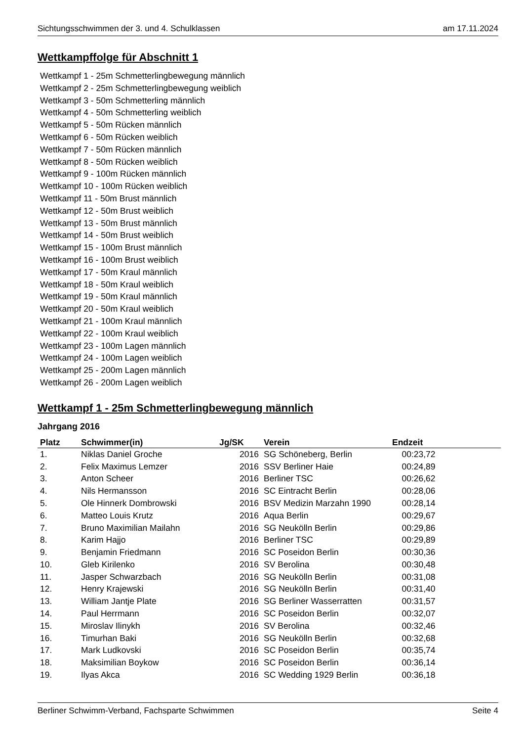Sichtungsschwimmen der 3. und 4. Schulklassen am 17.11.2024
Wettkampffolge für Abschnitt 1
Wettkampf 1 - 25m Schmetterlingbewegung männlich
Wettkampf 2 - 25m Schmetterlingbewegung weiblich
Wettkampf 3 - 50m Schmetterling männlich
Wettkampf 4 - 50m Schmetterling weiblich
Wettkampf 5 - 50m Rücken männlich
Wettkampf 6 - 50m Rücken weiblich
Wettkampf 7 - 50m Rücken männlich
Wettkampf 8 - 50m Rücken weiblich
Wettkampf 9 - 100m Rücken männlich
Wettkampf 10 - 100m Rücken weiblich
Wettkampf 11 - 50m Brust männlich
Wettkampf 12 - 50m Brust weiblich
Wettkampf 13 - 50m Brust männlich
Wettkampf 14 - 50m Brust weiblich
Wettkampf 15 - 100m Brust männlich
Wettkampf 16 - 100m Brust weiblich
Wettkampf 17 - 50m Kraul männlich
Wettkampf 18 - 50m Kraul weiblich
Wettkampf 19 - 50m Kraul männlich
Wettkampf 20 - 50m Kraul weiblich
Wettkampf 21 - 100m Kraul männlich
Wettkampf 22 - 100m Kraul weiblich
Wettkampf 23 - 100m Lagen männlich
Wettkampf 24 - 100m Lagen weiblich
Wettkampf 25 - 200m Lagen männlich
Wettkampf 26 - 200m Lagen weiblich
Wettkampf 1 - 25m Schmetterlingbewegung männlich
Jahrgang 2016
| Platz | Schwimmer(in) | Jg/SK | Verein | Endzeit |
| --- | --- | --- | --- | --- |
| 1. | Niklas Daniel Groche | 2016 | SG Schöneberg, Berlin | 00:23,72 |
| 2. | Felix Maximus Lemzer | 2016 | SSV Berliner Haie | 00:24,89 |
| 3. | Anton Scheer | 2016 | Berliner TSC | 00:26,62 |
| 4. | Nils Hermansson | 2016 | SC Eintracht Berlin | 00:28,06 |
| 5. | Ole Hinnerk Dombrowski | 2016 | BSV Medizin Marzahn 1990 | 00:28,14 |
| 6. | Matteo Louis Krutz | 2016 | Aqua Berlin | 00:29,67 |
| 7. | Bruno Maximilian Mailahn | 2016 | SG Neukölln Berlin | 00:29,86 |
| 8. | Karim Hajjo | 2016 | Berliner TSC | 00:29,89 |
| 9. | Benjamin Friedmann | 2016 | SC Poseidon Berlin | 00:30,36 |
| 10. | Gleb Kirilenko | 2016 | SV Berolina | 00:30,48 |
| 11. | Jasper Schwarzbach | 2016 | SG Neukölln Berlin | 00:31,08 |
| 12. | Henry Krajewski | 2016 | SG Neukölln Berlin | 00:31,40 |
| 13. | William Jantje Plate | 2016 | SG Berliner Wasserratten | 00:31,57 |
| 14. | Paul Herrmann | 2016 | SC Poseidon Berlin | 00:32,07 |
| 15. | Miroslav Ilinykh | 2016 | SV Berolina | 00:32,46 |
| 16. | Timurhan Baki | 2016 | SG Neukölln Berlin | 00:32,68 |
| 17. | Mark Ludkovski | 2016 | SC Poseidon Berlin | 00:35,74 |
| 18. | Maksimilian Boykow | 2016 | SC Poseidon Berlin | 00:36,14 |
| 19. | Ilyas Akca | 2016 | SC Wedding 1929 Berlin | 00:36,18 |
Berliner Schwimm-Verband, Fachsparte Schwimmen Seite 4